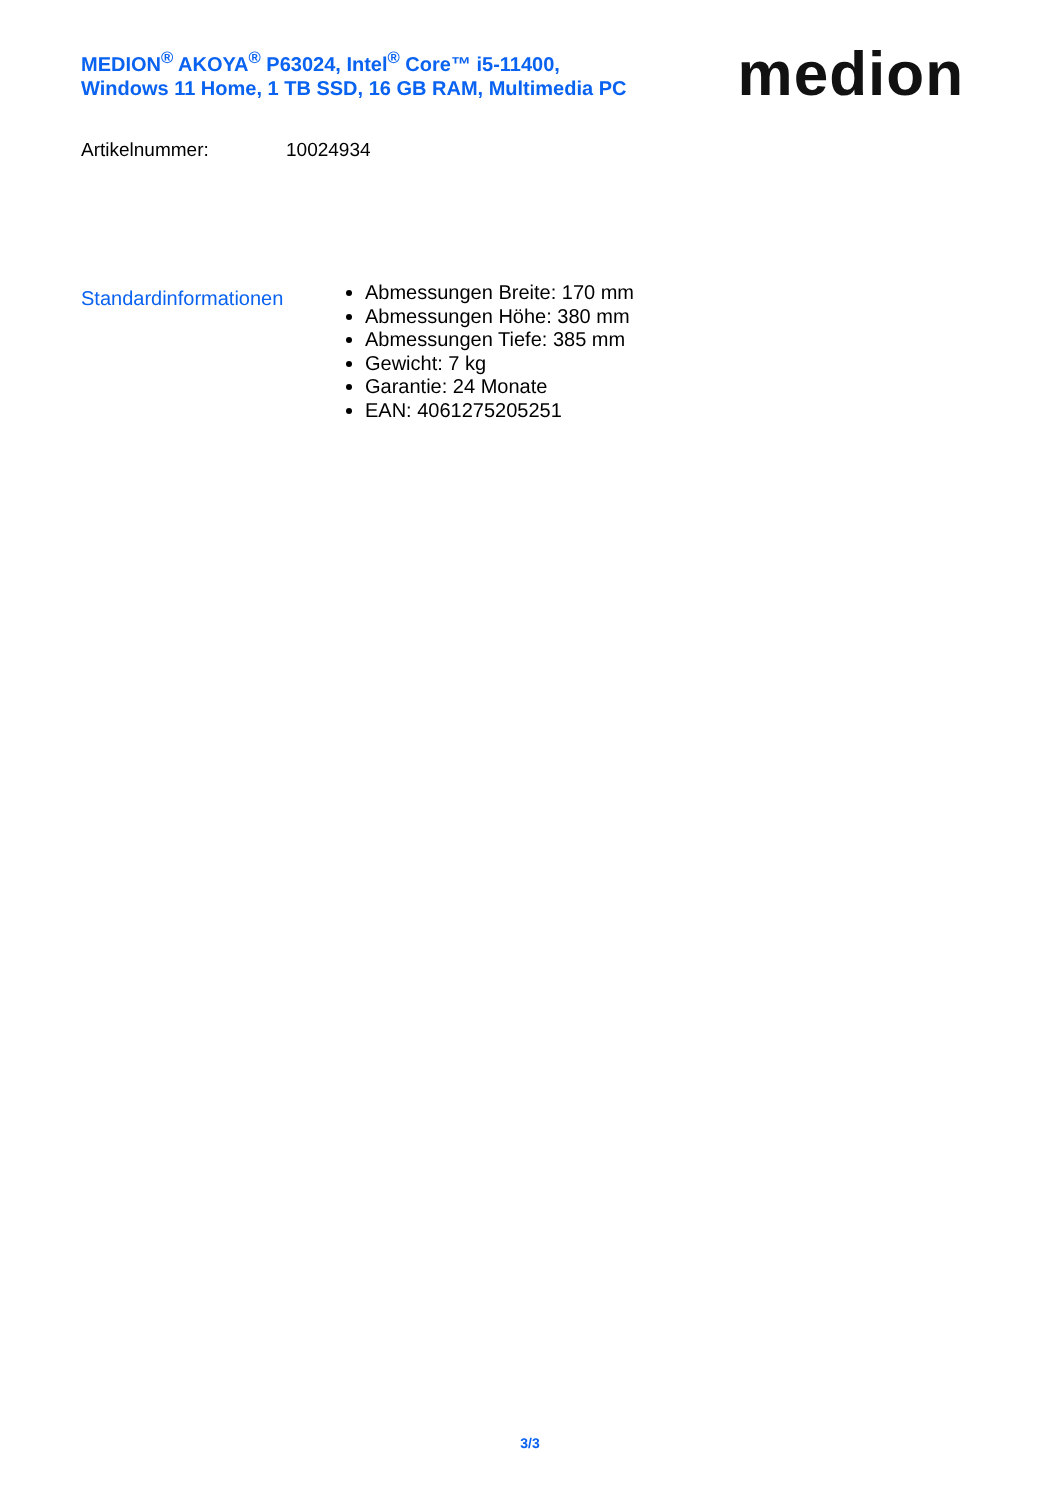MEDION<sup>®</sup> AKOYA<sup>®</sup> P63024, Intel<sup>®</sup> Core™ i5-11400,
Windows 11 Home, 1 TB SSD, 16 GB RAM, Multimedia PC
medion
Artikelnummer: 10024934
Standardinformationen
Abmessungen Breite: 170 mm
Abmessungen Höhe: 380 mm
Abmessungen Tiefe: 385 mm
Gewicht: 7 kg
Garantie: 24 Monate
EAN: 4061275205251
3/3